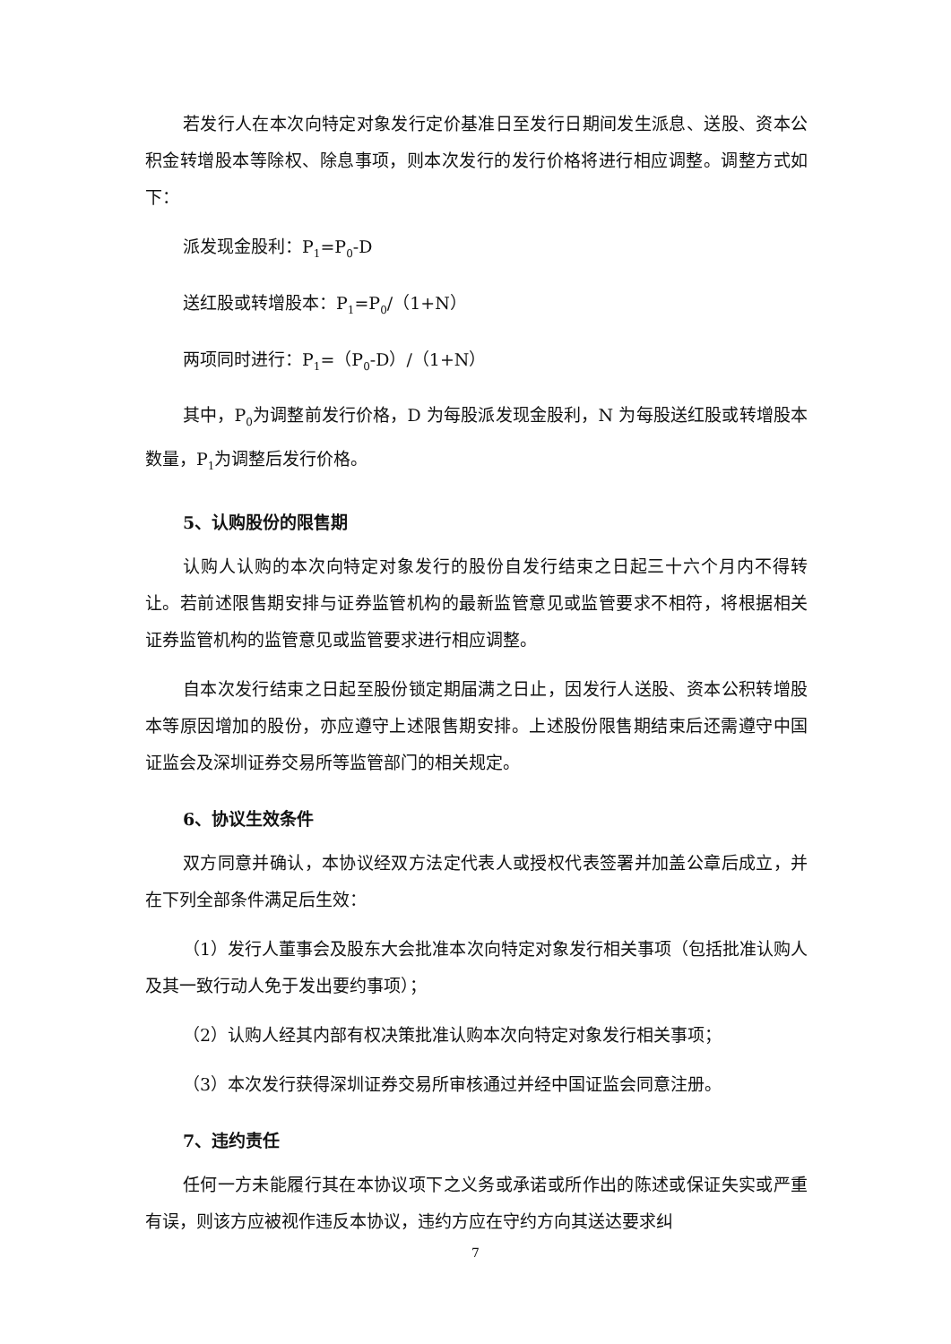若发行人在本次向特定对象发行定价基准日至发行日期间发生派息、送股、资本公积金转增股本等除权、除息事项，则本次发行的发行价格将进行相应调整。调整方式如下：
派发现金股利：P<sub>1</sub>=P<sub>0</sub>-D
送红股或转增股本：P<sub>1</sub>=P<sub>0</sub>/（1+N）
两项同时进行：P<sub>1</sub>=（P<sub>0</sub>-D）/（1+N）
其中，P<sub>0</sub>为调整前发行价格，D 为每股派发现金股利，N 为每股送红股或转增股本数量，P<sub>1</sub>为调整后发行价格。
5、认购股份的限售期
认购人认购的本次向特定对象发行的股份自发行结束之日起三十六个月内不得转让。若前述限售期安排与证券监管机构的最新监管意见或监管要求不相符，将根据相关证券监管机构的监管意见或监管要求进行相应调整。
自本次发行结束之日起至股份锁定期届满之日止，因发行人送股、资本公积转增股本等原因增加的股份，亦应遵守上述限售期安排。上述股份限售期结束后还需遵守中国证监会及深圳证券交易所等监管部门的相关规定。
6、协议生效条件
双方同意并确认，本协议经双方法定代表人或授权代表签署并加盖公章后成立，并在下列全部条件满足后生效：
（1）发行人董事会及股东大会批准本次向特定对象发行相关事项（包括批准认购人及其一致行动人免于发出要约事项）；
（2）认购人经其内部有权决策批准认购本次向特定对象发行相关事项；
（3）本次发行获得深圳证券交易所审核通过并经中国证监会同意注册。
7、违约责任
任何一方未能履行其在本协议项下之义务或承诺或所作出的陈述或保证失实或严重有误，则该方应被视作违反本协议，违约方应在守约方向其送达要求纠
7